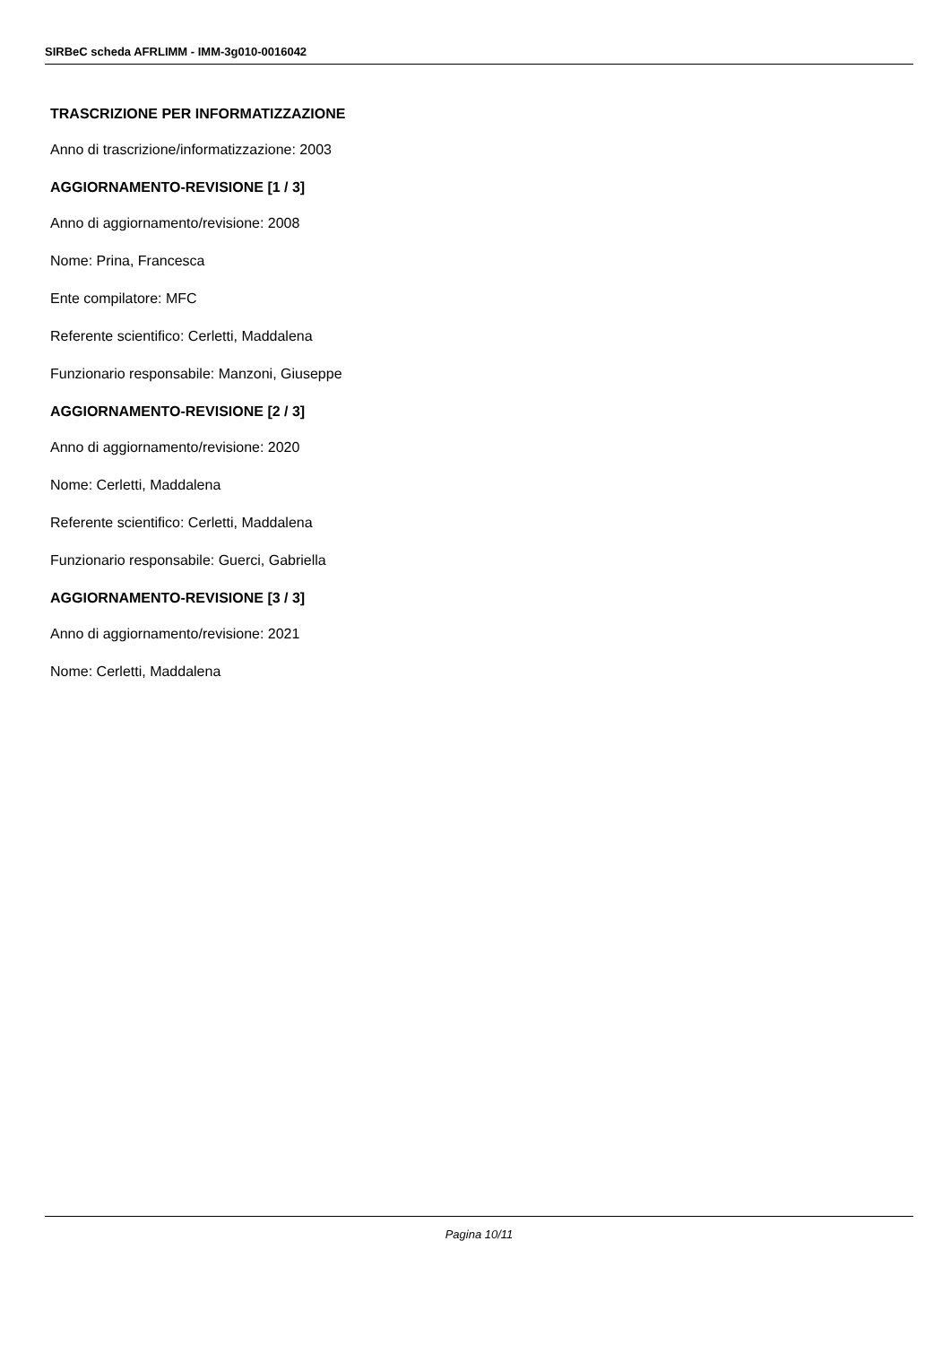SIRBeC scheda AFRLIMM - IMM-3g010-0016042
TRASCRIZIONE PER INFORMATIZZAZIONE
Anno di trascrizione/informatizzazione: 2003
AGGIORNAMENTO-REVISIONE [1 / 3]
Anno di aggiornamento/revisione: 2008
Nome: Prina, Francesca
Ente compilatore: MFC
Referente scientifico: Cerletti, Maddalena
Funzionario responsabile: Manzoni, Giuseppe
AGGIORNAMENTO-REVISIONE [2 / 3]
Anno di aggiornamento/revisione: 2020
Nome: Cerletti, Maddalena
Referente scientifico: Cerletti, Maddalena
Funzionario responsabile: Guerci, Gabriella
AGGIORNAMENTO-REVISIONE [3 / 3]
Anno di aggiornamento/revisione: 2021
Nome: Cerletti, Maddalena
Pagina 10/11